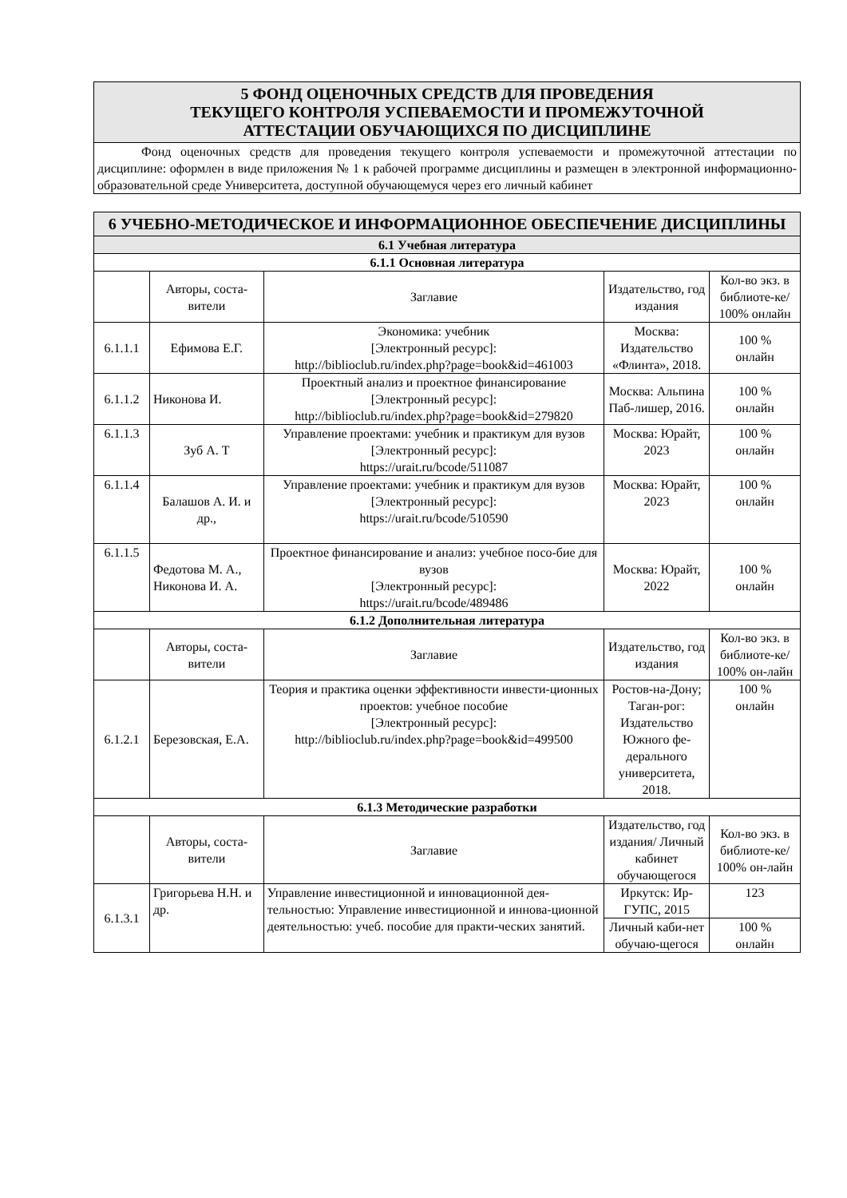| 5 ФОНД ОЦЕНОЧНЫХ СРЕДСТВ ДЛЯ ПРОВЕДЕНИЯ ТЕКУЩЕГО КОНТРОЛЯ УСПЕВАЕМОСТИ И ПРОМЕЖУТОЧНОЙ АТТЕСТАЦИИ ОБУЧАЮЩИХСЯ ПО ДИСЦИПЛИНЕ |
| Фонд оценочных средств для проведения текущего контроля успеваемости и промежуточной аттестации по дисциплине: оформлен в виде приложения № 1 к рабочей программе дисциплины и размещен в электронной информационно-образовательной среде Университета, доступной обучающемуся через его личный кабинет |
| 6 УЧЕБНО-МЕТОДИЧЕСКОЕ И ИНФОРМАЦИОННОЕ ОБЕСПЕЧЕНИЕ ДИСЦИПЛИНЫ | | | | |
| 6.1 Учебная литература | | | | |
| 6.1.1 Основная литература | | | | |
| | Авторы, соста-вители | Заглавие | Издательство, год издания | Кол-во экз. в библиоте-ке/ 100% онлайн |
| 6.1.1.1 | Ефимова Е.Г. | Экономика: учебник [Электронный ресурс]: http://biblioclub.ru/index.php?page=book&id=461003 | Москва: Издательство «Флинта», 2018. | 100 % онлайн |
| 6.1.1.2 | Никонова И. | Проектный анализ и проектное финансирование [Электронный ресурс]: http://biblioclub.ru/index.php?page=book&id=279820 | Москва: Альпина Паб-лишер, 2016. | 100 % онлайн |
| 6.1.1.3 | Зуб А. Т | Управление проектами: учебник и практикум для вузов [Электронный ресурс]: https://urait.ru/bcode/511087 | Москва: Юрайт, 2023 | 100 % онлайн |
| 6.1.1.4 | Балашов А. И. и др., | Управление проектами: учебник и практикум для вузов [Электронный ресурс]: https://urait.ru/bcode/510590 | Москва: Юрайт, 2023 | 100 % онлайн |
| 6.1.1.5 | Федотова М. А., Никонова И. А. | Проектное финансирование и анализ: учебное посо-бие для вузов [Электронный ресурс]: https://urait.ru/bcode/489486 | Москва: Юрайт, 2022 | 100 % онлайн |
| 6.1.2 Дополнительная литература | | | | |
| | Авторы, соста-вители | Заглавие | Издательство, год издания | Кол-во экз. в библиоте-ке/ 100% он-лайн |
| 6.1.2.1 | Березовская, Е.А. | Теория и практика оценки эффективности инвести-ционных проектов: учебное пособие [Электронный ресурс]: http://biblioclub.ru/index.php?page=book&id=499500 | Ростов-на-Дону; Таган-рог: Издательство Южного фе-дерального университета, 2018. | 100 % онлайн |
| 6.1.3 Методические разработки | | | | |
| | Авторы, соста-вители | Заглавие | Издательство, год издания/ Личный кабинет обучающегося | Кол-во экз. в библиоте-ке/ 100% он-лайн |
| 6.1.3.1 | Григорьева Н.Н. и др. | Управление инвестиционной и инновационной дея-тельностью: Управление инвестиционной и иннова-ционной деятельностью: учеб. пособие для практи-ческих занятий. | Иркутск: Ир-ГУПС, 2015 | 123 |
| | | | Личный каби-нет обучаю-щегося | 100 % онлайн |